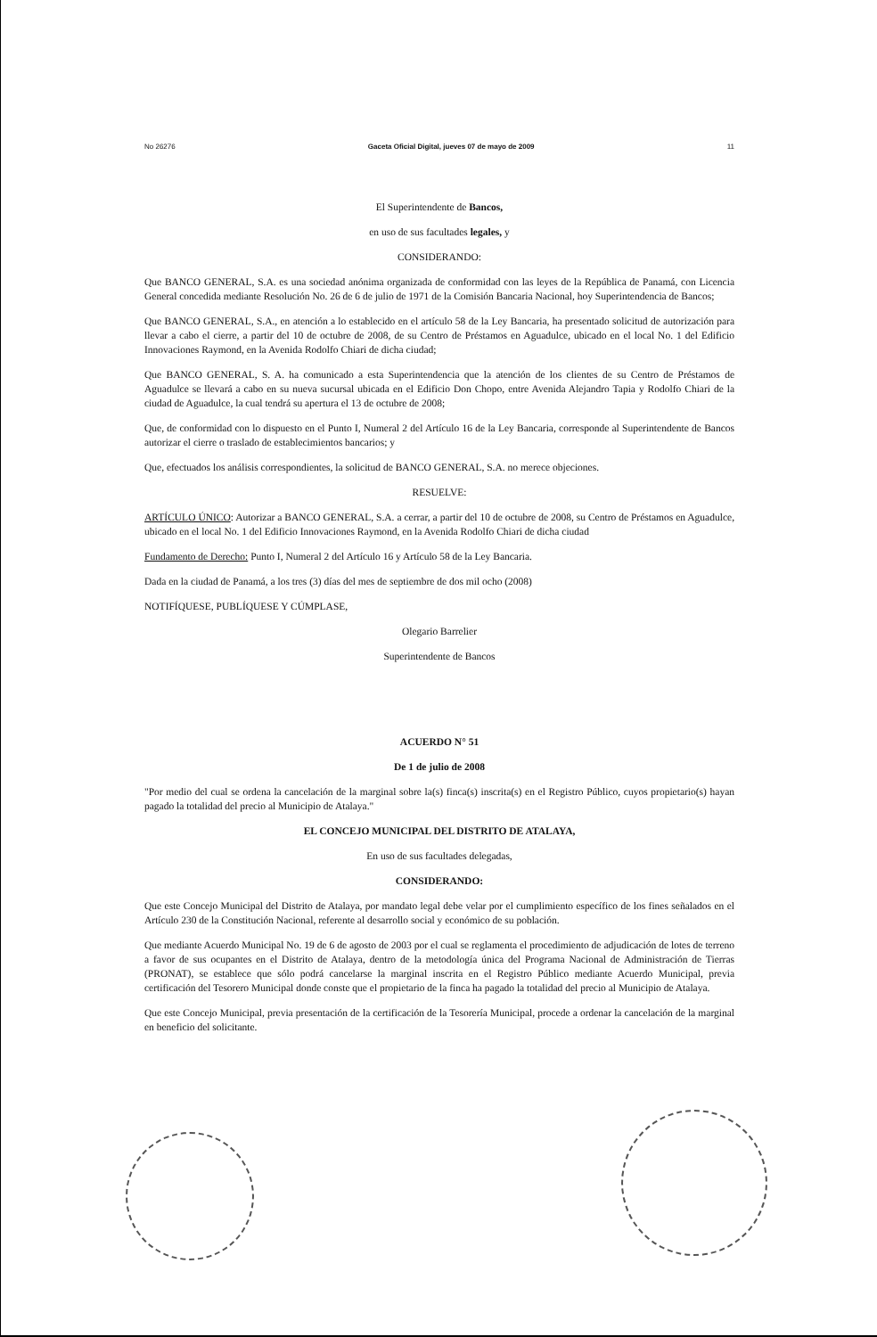No 26276 Gaceta Oficial Digital, jueves 07 de mayo de 2009 11
El Superintendente de Bancos,
en uso de sus facultades legales, y
CONSIDERANDO:
Que BANCO GENERAL, S.A. es una sociedad anónima organizada de conformidad con las leyes de la República de Panamá, con Licencia General concedida mediante Resolución No. 26 de 6 de julio de 1971 de la Comisión Bancaria Nacional, hoy Superintendencia de Bancos;
Que BANCO GENERAL, S.A., en atención a lo establecido en el artículo 58 de la Ley Bancaria, ha presentado solicitud de autorización para llevar a cabo el cierre, a partir del 10 de octubre de 2008, de su Centro de Préstamos en Aguadulce, ubicado en el local No. 1 del Edificio Innovaciones Raymond, en la Avenida Rodolfo Chiari de dicha ciudad;
Que BANCO GENERAL, S. A. ha comunicado a esta Superintendencia que la atención de los clientes de su Centro de Préstamos de Aguadulce se llevará a cabo en su nueva sucursal ubicada en el Edificio Don Chopo, entre Avenida Alejandro Tapia y Rodolfo Chiari de la ciudad de Aguadulce, la cual tendrá su apertura el 13 de octubre de 2008;
Que, de conformidad con lo dispuesto en el Punto I, Numeral 2 del Artículo 16 de la Ley Bancaria, corresponde al Superintendente de Bancos autorizar el cierre o traslado de establecimientos bancarios; y
Que, efectuados los análisis correspondientes, la solicitud de BANCO GENERAL, S.A. no merece objeciones.
RESUELVE:
ARTÍCULO ÚNICO: Autorizar a BANCO GENERAL, S.A. a cerrar, a partir del 10 de octubre de 2008, su Centro de Préstamos en Aguadulce, ubicado en el local No. 1 del Edificio Innovaciones Raymond, en la Avenida Rodolfo Chiari de dicha ciudad
Fundamento de Derecho: Punto I, Numeral 2 del Artículo 16 y Artículo 58 de la Ley Bancaria.
Dada en la ciudad de Panamá, a los tres (3) días del mes de septiembre de dos mil ocho (2008)
NOTIFÍQUESE, PUBLÍQUESE Y CÚMPLASE,
Olegario Barrelier
Superintendente de Bancos
ACUERDO N° 51
De 1 de julio de 2008
"Por medio del cual se ordena la cancelación de la marginal sobre la(s) finca(s) inscrita(s) en el Registro Público, cuyos propietario(s) hayan pagado la totalidad del precio al Municipio de Atalaya."
EL CONCEJO MUNICIPAL DEL DISTRITO DE ATALAYA,
En uso de sus facultades delegadas,
CONSIDERANDO:
Que este Concejo Municipal del Distrito de Atalaya, por mandato legal debe velar por el cumplimiento específico de los fines señalados en el Artículo 230 de la Constitución Nacional, referente al desarrollo social y económico de su población.
Que mediante Acuerdo Municipal No. 19 de 6 de agosto de 2003 por el cual se reglamenta el procedimiento de adjudicación de lotes de terreno a favor de sus ocupantes en el Distrito de Atalaya, dentro de la metodología única del Programa Nacional de Administración de Tierras (PRONAT), se establece que sólo podrá cancelarse la marginal inscrita en el Registro Público mediante Acuerdo Municipal, previa certificación del Tesorero Municipal donde conste que el propietario de la finca ha pagado la totalidad del precio al Municipio de Atalaya.
Que este Concejo Municipal, previa presentación de la certificación de la Tesorería Municipal, procede a ordenar la cancelación de la marginal en beneficio del solicitante.